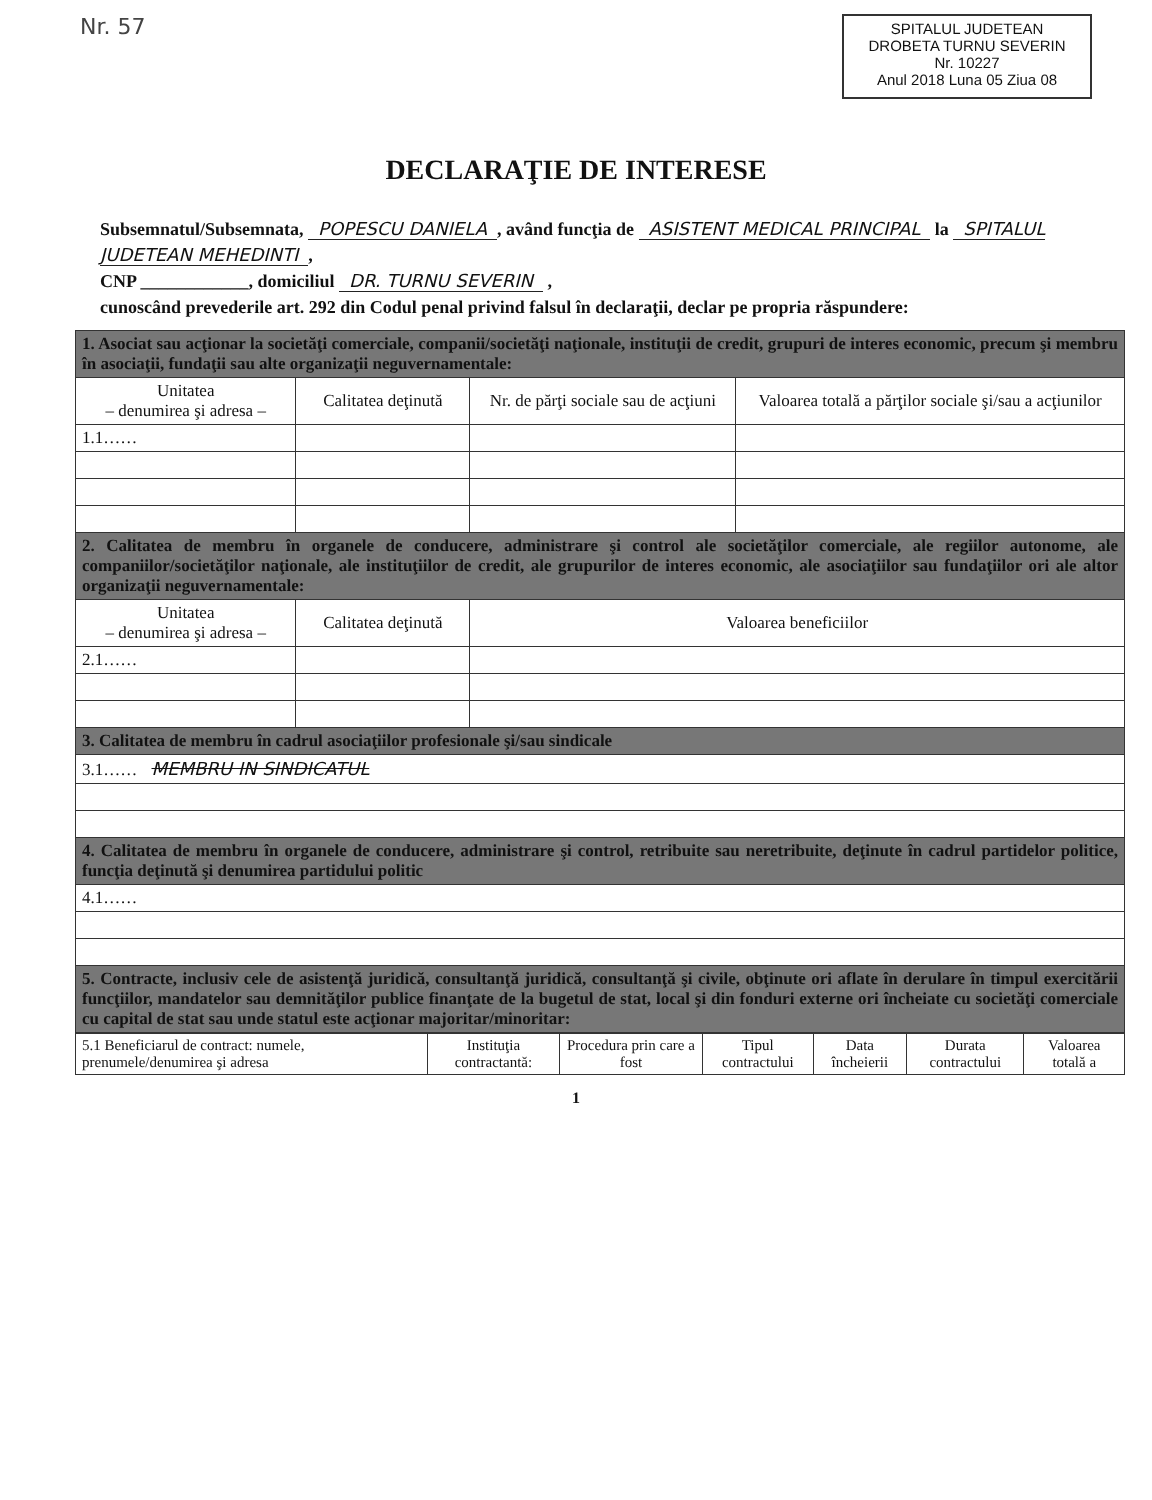Nr. 57
SPITALUL JUDETEAN
DROBETA TURNU SEVERIN
Nr. 10227
Anul 2018 Luna 05 Ziua 08
DECLARAŢIE DE INTERESE
Subsemnatul/Subsemnata, POPESCU DANIELA, având funcţia de ASISTENT MEDICAL PRINCIPAL la SPITALUL JUDETEAN MEHEDINTI,
CNP ____________, domiciliul DR. TURNU SEVERIN ,
cunoscând prevederile art. 292 din Codul penal privind falsul în declaraţii, declar pe propria răspundere:
| 1. Asociat sau acţionar la societăţi comerciale, companii/societăţi naţionale, instituţii de credit, grupuri de interes economic, precum şi membru în asociaţii, fundaţii sau alte organizaţii neguvernamentale: | | | |
| Unitatea – denumirea şi adresa – | Calitatea deţinută | Nr. de părţi sociale sau de acţiuni | Valoarea totală a părţilor sociale şi/sau a acţiunilor |
| 1.1…… | | | |
| 2. Calitatea de membru în organele de conducere, administrare şi control ale societăţilor comerciale, ale regiilor autonome, ale companiilor/societăţilor naţionale, ale instituţiilor de credit, ale grupurilor de interes economic, ale asociaţiilor sau fundaţiilor ori ale altor organizaţii neguvernamentale: | | | |
| Unitatea – denumirea şi adresa – | Calitatea deţinută | Valoarea beneficiilor | |
| 2.1…… | | | |
| 3. Calitatea de membru în cadrul asociaţiilor profesionale şi/sau sindicale | | | |
| 3.1…… MEMBRU IN SINDICATUL | | | |
| 4. Calitatea de membru în organele de conducere, administrare şi control, retribuite sau neretribuite, deţinute în cadrul partidelor politice, funcţia deţinută şi denumirea partidului politic | | | |
| 4.1…… | | | |
| 5. Contracte, inclusiv cele de asistenţă juridică, consultanţă juridică, consultanţă şi civile, obţinute ori aflate în derulare în timpul exercitării funcţiilor, mandatelor sau demnităţilor publice finanţate de la bugetul de stat, local şi din fonduri externe ori încheiate cu societăţi comerciale cu capital de stat sau unde statul este acţionar majoritar/minoritar: | | | |
| 5.1 Beneficiarul de contract: numele, prenumele/denumirea şi adresa | Instituţia contractantă: | Procedura prin care a fost | Tipul contractului | Data încheierii | Durata contractului | Valoarea totală a |
| --- | --- | --- | --- | --- | --- | --- |
1